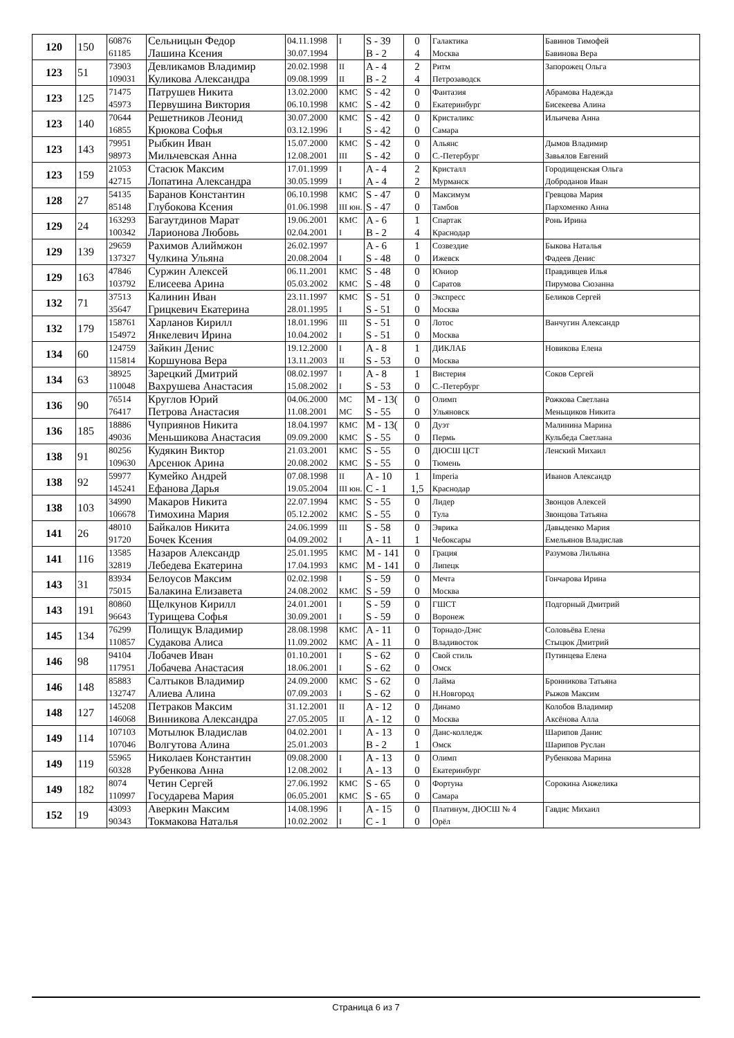| 120 | 150 | 60876 61185 | Сельницын Федор Лашина Ксения | 04.11.1998 30.07.1994 | I | S - 39 B - 2 | 0 4 | Галактика Москва | Бавинов Тимофей Бавинова Вера |
| 123 | 51 | 73903 109031 | Девликамов Владимир Куликова Александра | 20.02.1998 09.08.1999 | II II | A - 4 B - 2 | 2 4 | Ритм Петрозаводск | Запорожец Ольга |
| 123 | 125 | 71475 45973 | Патрушев Никита Первушина Виктория | 13.02.2000 06.10.1998 | КМС КМС | S - 42 S - 42 | 0 0 | Фантазия Екатеринбург | Абрамова Надежда Бисекеева Алина |
| 123 | 140 | 70644 16855 | Решетников Леонид Крюкова Софья | 30.07.2000 03.12.1996 | КМС I | S - 42 S - 42 | 0 0 | Кристаликс Самара | Ильичева Анна |
| 123 | 143 | 79951 98973 | Рыбкин Иван Мильчевская Анна | 15.07.2000 12.08.2001 | КМС III | S - 42 S - 42 | 0 0 | Альянс С.-Петербург | Дымов Владимир Завьялов Евгений |
| 123 | 159 | 21053 42715 | Стасюк Максим Лопатина Александра | 17.01.1999 30.05.1999 | I I | A - 4 A - 4 | 2 2 | Кристалл Мурманск | Городищенская Ольга Доброданов Иван |
| 128 | 27 | 54135 85148 | Баранов Константин Глубокова Ксения | 06.10.1998 01.06.1998 | КМС III юн. | S - 47 S - 47 | 0 0 | Максимум Тамбов | Гревцова Мария Пархоменко Анна |
| 129 | 24 | 163293 100342 | Багаутдинов Марат Ларионова Любовь | 19.06.2001 02.04.2001 | КМС I | A - 6 B - 2 | 1 4 | Спартак Краснодар | Ронь Ирина |
| 129 | 139 | 29659 137327 | Рахимов Алиймжон Чулкина Ульяна | 26.02.1997 20.08.2004 | I | A - 6 S - 48 | 1 0 | Созвездие Ижевск | Быкова Наталья Фадеев Денис |
| 129 | 163 | 47846 103792 | Суржин Алексей Елисеева Арина | 06.11.2001 05.03.2002 | КМС КМС | S - 48 S - 48 | 0 0 | Юниор Саратов | Правдивцев Илья Пирумова Сюзанна |
| 132 | 71 | 37513 35647 | Калинин Иван Грицкевич Екатерина | 23.11.1997 28.01.1995 | КМС I | S - 51 S - 51 | 0 0 | Экспресс Москва | Беликов Сергей |
| 132 | 179 | 158761 154972 | Харланов Кирилл Янкелевич Ирина | 18.01.1996 10.04.2002 | III I | S - 51 S - 51 | 0 0 | Лотос Москва | Ванчугин Александр |
| 134 | 60 | 124759 115814 | Зайкин Денис Коршунова Вера | 19.12.2000 13.11.2003 | I II | A - 8 S - 53 | 1 0 | ДИКЛАБ Москва | Новикова Елена |
| 134 | 63 | 38925 110048 | Зарецкий Дмитрий Вахрушева Анастасия | 08.02.1997 15.08.2002 | I I | A - 8 S - 53 | 1 0 | Вистерия С.-Петербург | Соков Сергей |
| 136 | 90 | 76514 76417 | Круглов Юрий Петрова Анастасия | 04.06.2000 11.08.2001 | МС МС | M - 13( S - 55 | 0 0 | Олимп Ульяновск | Рожкова Светлана Меньщиков Никита |
| 136 | 185 | 18886 49036 | Чуприянов Никита Меньшикова Анастасия | 18.04.1997 09.09.2000 | КМС КМС | M - 13( S - 55 | 0 0 | Дуэт Пермь | Малинина Марина Кульбеда Светлана |
| 138 | 91 | 80256 109630 | Кудякин Виктор Арсенюк Арина | 21.03.2001 20.08.2002 | КМС КМС | S - 55 S - 55 | 0 0 | ДЮСШ ЦСТ Тюмень | Ленский Михаил |
| 138 | 92 | 59977 145241 | Кумейко Андрей Ефанова Дарья | 07.08.1998 19.05.2004 | II III юн. | A - 10 C - 1 | 1 1,5 | Imperia Краснодар | Иванов Александр |
| 138 | 103 | 34990 106678 | Макаров Никита Тимохина Мария | 22.07.1994 05.12.2002 | КМС КМС | S - 55 S - 55 | 0 0 | Лидер Тула | Звонцов Алексей Звонцова Татьяна |
| 141 | 26 | 48010 91720 | Байкалов Никита Бочек Ксения | 24.06.1999 04.09.2002 | III I | S - 58 A - 11 | 0 1 | Эврика Чебоксары | Давыденко Мария Емельянов Владислав |
| 141 | 116 | 13585 32819 | Назаров Александр Лебедева Екатерина | 25.01.1995 17.04.1993 | КМС КМС | M - 141 M - 141 | 0 0 | Грация Липецк | Разумова Лильяна |
| 143 | 31 | 83934 75015 | Белоусов Максим Балакина Елизавета | 02.02.1998 24.08.2002 | I КМС | S - 59 S - 59 | 0 0 | Мечта Москва | Гончарова Ирина |
| 143 | 191 | 80860 96643 | Щелкунов Кирилл Турищева Софья | 24.01.2001 30.09.2001 | I I | S - 59 S - 59 | 0 0 | ГШСТ Воронеж | Подгорный Дмитрий |
| 145 | 134 | 76299 110857 | Полищук Владимир Судакова Алиса | 28.08.1998 11.09.2002 | КМС КМС | A - 11 A - 11 | 0 0 | Торнадо-Дэнс Владивосток | Соловьёва Елена Стыцюк Дмитрий |
| 146 | 98 | 94104 117951 | Лобачев Иван Лобачева Анастасия | 01.10.2001 18.06.2001 | I I | S - 62 S - 62 | 0 0 | Свой стиль Омск | Путинцева Елена |
| 146 | 148 | 85883 132747 | Салтыков Владимир Алиева Алина | 24.09.2000 07.09.2003 | КМС I | S - 62 S - 62 | 0 0 | Лайма Н.Новгород | Бронникова Татьяна Рыжов Максим |
| 148 | 127 | 145208 146068 | Петраков Максим Винникова Александра | 31.12.2001 27.05.2005 | II II | A - 12 A - 12 | 0 0 | Динамо Москва | Колобов Владимир Аксёнова Алла |
| 149 | 114 | 107103 107046 | Мотылюк Владислав Волгутова Алина | 04.02.2001 25.01.2003 | I | A - 13 B - 2 | 0 1 | Данс-колледж Омск | Шарипов Данис Шарипов Руслан |
| 149 | 119 | 55965 60328 | Николаев Константин Рубенкова Анна | 09.08.2000 12.08.2002 | I I | A - 13 A - 13 | 0 0 | Олимп Екатеринбург | Рубенкова Марина |
| 149 | 182 | 8074 110997 | Четин Сергей Государева Мария | 27.06.1992 06.05.2001 | КМС КМС | S - 65 S - 65 | 0 0 | Фортуна Самара | Сорокина Анжелика |
| 152 | 19 | 43093 90343 | Аверкин Максим Токмакова Наталья | 14.08.1996 10.02.2002 | I I | A - 15 C - 1 | 0 0 | Платинум, ДЮСШ № 4 Орёл | Гавдис Михаил |
Страница 6 из 7